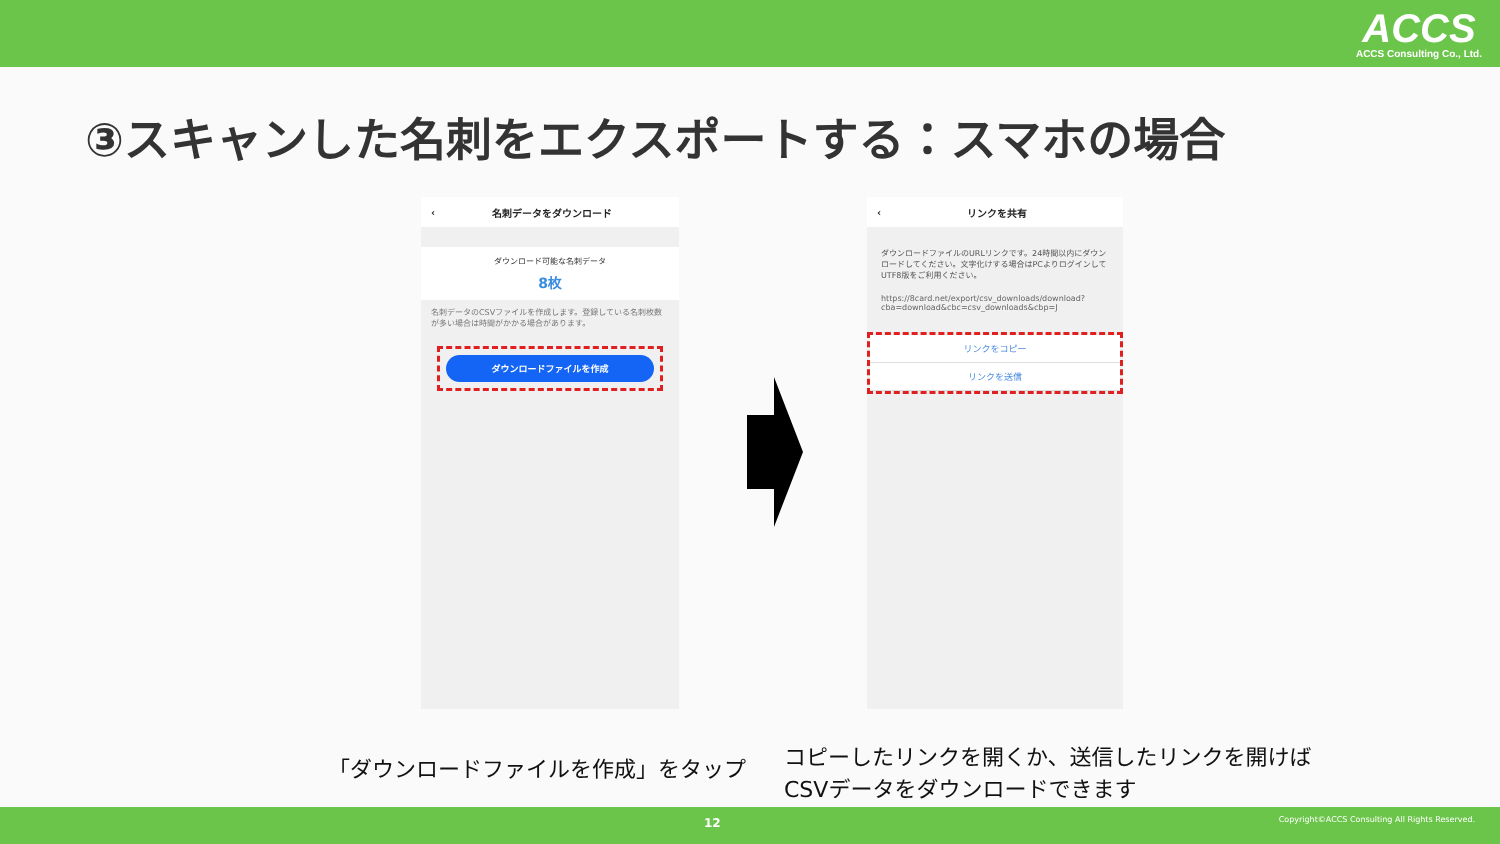ACCS
ACCS Consulting Co., Ltd.
③スキャンした名刺をエクスポートする：スマホの場合
‹ 名刺データをダウンロード
ダウンロード可能な名刺データ
8枚
名刺データのCSVファイルを作成します。登録している名刺枚数が多い場合は時間がかかる場合があります。
ダウンロードファイルを作成
‹ リンクを共有
ダウンロードファイルのURLリンクです。24時間以内にダウンロードしてください。文字化けする場合はPCよりログインしてUTF8版をご利用ください。
https://8card.net/export/csv_downloads/download?cba=download&cbc=csv_downloads&cbp=J
リンクをコピー
リンクを送信
「ダウンロードファイルを作成」をタップ
コピーしたリンクを開くか、送信したリンクを開けば
CSVデータをダウンロードできます
12 Copyright©ACCS Consulting All Rights Reserved.